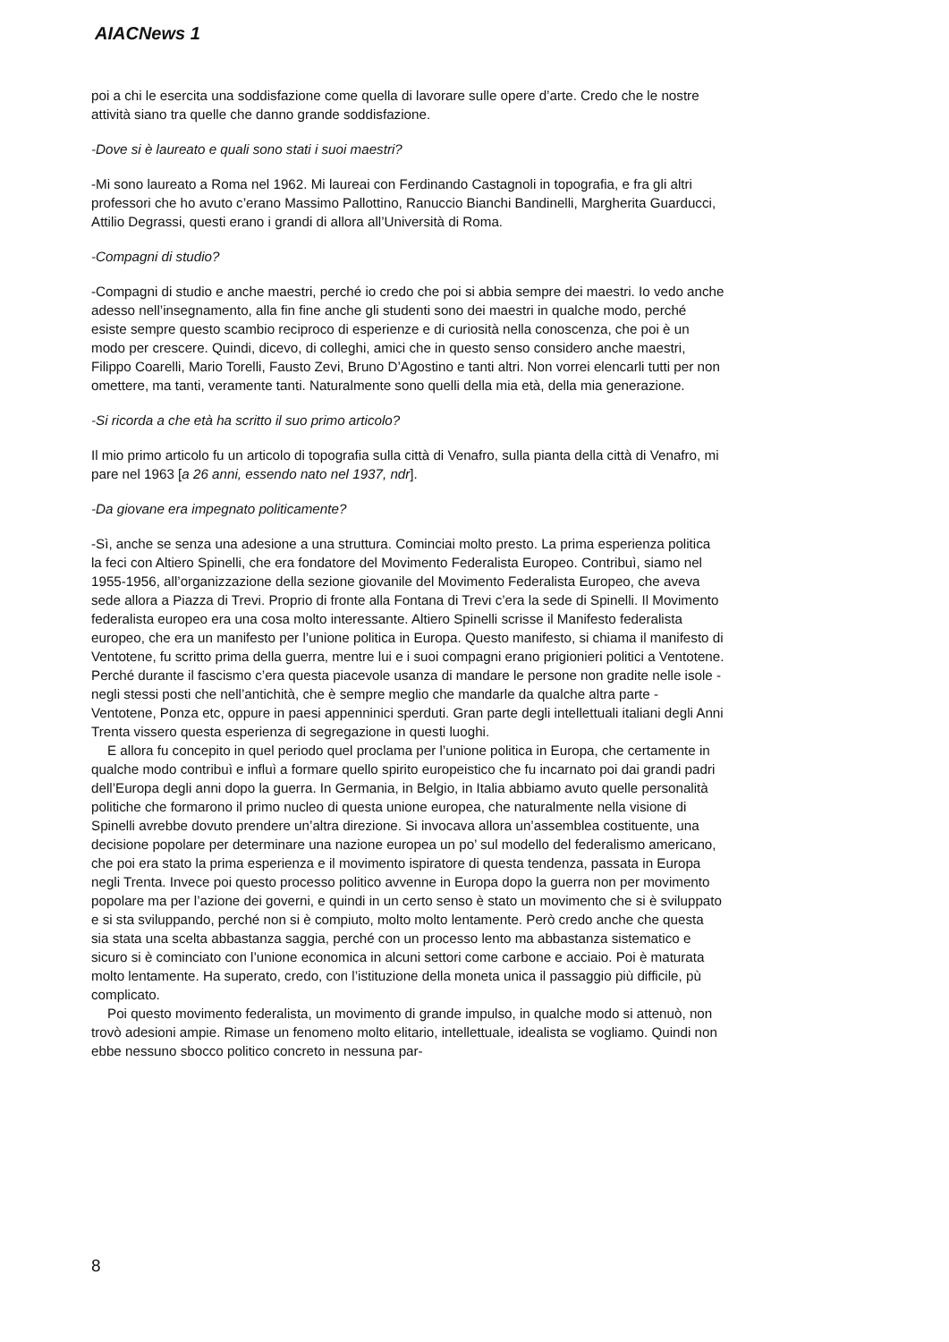AIACNews 1
poi a chi le esercita una soddisfazione come quella di lavorare sulle opere d’arte. Credo che le nostre attività siano tra quelle che danno grande soddisfazione.
-Dove si è laureato e quali sono stati i suoi maestri?
-Mi sono laureato a Roma nel 1962. Mi laureai con Ferdinando Castagnoli in topografia, e fra gli altri professori che ho avuto c’erano Massimo Pallottino, Ranuccio Bianchi Bandinelli, Margherita Guarducci, Attilio Degrassi, questi erano i grandi di allora all’Università di Roma.
-Compagni di studio?
-Compagni di studio e anche maestri, perché io credo che poi si abbia sempre dei maestri. Io vedo anche adesso nell’insegnamento, alla fin fine anche gli studenti sono dei maestri in qualche modo, perché esiste sempre questo scambio reciproco di esperienze e di curiosità nella conoscenza, che poi è un modo per crescere. Quindi, dicevo, di colleghi, amici che in questo senso considero anche maestri, Filippo Coarelli, Mario Torelli, Fausto Zevi, Bruno D’Agostino e tanti altri. Non vorrei elencarli tutti per non omettere, ma tanti, veramente tanti. Naturalmente sono quelli della mia età, della mia generazione.
-Si ricorda a che età ha scritto il suo primo articolo?
Il mio primo articolo fu un articolo di topografia sulla città di Venafro, sulla pianta della città di Venafro, mi pare nel 1963 [a 26 anni, essendo nato nel 1937, ndr].
-Da giovane era impegnato politicamente?
-Sì, anche se senza una adesione a una struttura. Cominciai molto presto. La prima esperienza politica la feci con Altiero Spinelli, che era fondatore del Movimento Federalista Europeo. Contribuì, siamo nel 1955-1956, all’organizzazione della sezione giovanile del Movimento Federalista Europeo, che aveva sede allora a Piazza di Trevi. Proprio di fronte alla Fontana di Trevi c’era la sede di Spinelli. Il Movimento federalista europeo era una cosa molto interessante. Altiero Spinelli scrisse il Manifesto federalista europeo, che era un manifesto per l’unione politica in Europa. Questo manifesto, si chiama il manifesto di Ventotene, fu scritto prima della guerra, mentre lui e i suoi compagni erano prigionieri politici a Ventotene. Perché durante il fascismo c’era questa piacevole usanza di mandare le persone non gradite nelle isole - negli stessi posti che nell’antichità, che è sempre meglio che mandarle da qualche altra parte - Ventotene, Ponza etc, oppure in paesi appenninici sperduti. Gran parte degli intellettuali italiani degli Anni Trenta vissero questa esperienza di segregazione in questi luoghi.
E allora fu concepito in quel periodo quel proclama per l’unione politica in Europa, che certamente in qualche modo contribuì e influì a formare quello spirito europeistico che fu incarnato poi dai grandi padri dell’Europa degli anni dopo la guerra. In Germania, in Belgio, in Italia abbiamo avuto quelle personalità politiche che formarono il primo nucleo di questa unione europea, che naturalmente nella visione di Spinelli avrebbe dovuto prendere un’altra direzione. Si invocava allora un’assemblea costituente, una decisione popolare per determinare una nazione europea un po’ sul modello del federalismo americano, che poi era stato la prima esperienza e il movimento ispiratore di questa tendenza, passata in Europa negli Trenta. Invece poi questo processo politico avvenne in Europa dopo la guerra non per movimento popolare ma per l’azione dei governi, e quindi in un certo senso è stato un movimento che si è sviluppato e si sta sviluppando, perché non si è compiuto, molto molto lentamente. Però credo anche che questa sia stata una scelta abbastanza saggia, perché con un processo lento ma abbastanza sistematico e sicuro si è cominciato con l’unione economica in alcuni settori come carbone e acciaio. Poi è maturata molto lentamente. Ha superato, credo, con l’istituzione della moneta unica il passaggio più difficile, pù complicato.
Poi questo movimento federalista, un movimento di grande impulso, in qualche modo si attenuò, non trovò adesioni ampie. Rimase un fenomeno molto elitario, intellettuale, idealista se vogliamo. Quindi non ebbe nessuno sbocco politico concreto in nessuna par-
8